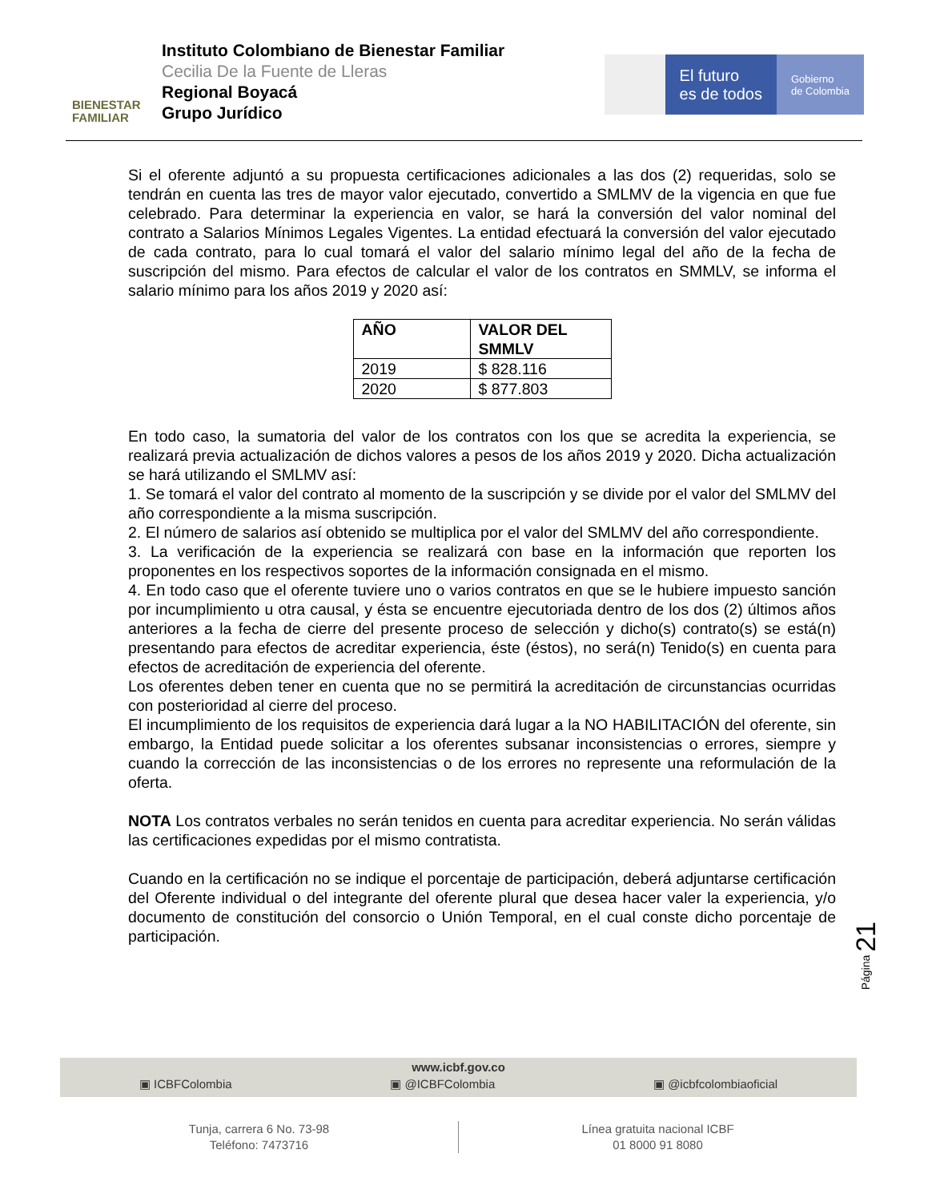BIENESTAR
FAMILIAR
Instituto Colombiano de Bienestar Familiar
Cecilia De la Fuente de Lleras
Regional Boyacá
Grupo Jurídico
El futuro
es de todos
Gobierno
de Colombia
Si el oferente adjuntó a su propuesta certificaciones adicionales a las dos (2) requeridas, solo se tendrán en cuenta las tres de mayor valor ejecutado, convertido a SMLMV de la vigencia en que fue celebrado. Para determinar la experiencia en valor, se hará la conversión del valor nominal del contrato a Salarios Mínimos Legales Vigentes. La entidad efectuará la conversión del valor ejecutado de cada contrato, para lo cual tomará el valor del salario mínimo legal del año de la fecha de suscripción del mismo. Para efectos de calcular el valor de los contratos en SMMLV, se informa el salario mínimo para los años 2019 y 2020 así:
| AÑO | VALOR DEL SMMLV |
| --- | --- |
| 2019 | $ 828.116 |
| 2020 | $ 877.803 |
En todo caso, la sumatoria del valor de los contratos con los que se acredita la experiencia, se realizará previa actualización de dichos valores a pesos de los años 2019 y 2020. Dicha actualización se hará utilizando el SMLMV así:
1. Se tomará el valor del contrato al momento de la suscripción y se divide por el valor del SMLMV del año correspondiente a la misma suscripción.
2. El número de salarios así obtenido se multiplica por el valor del SMLMV del año correspondiente.
3. La verificación de la experiencia se realizará con base en la información que reporten los proponentes en los respectivos soportes de la información consignada en el mismo.
4. En todo caso que el oferente tuviere uno o varios contratos en que se le hubiere impuesto sanción por incumplimiento u otra causal, y ésta se encuentre ejecutoriada dentro de los dos (2) últimos años anteriores a la fecha de cierre del presente proceso de selección y dicho(s) contrato(s) se está(n) presentando para efectos de acreditar experiencia, éste (éstos), no será(n) Tenido(s) en cuenta para efectos de acreditación de experiencia del oferente.
Los oferentes deben tener en cuenta que no se permitirá la acreditación de circunstancias ocurridas con posterioridad al cierre del proceso.
El incumplimiento de los requisitos de experiencia dará lugar a la NO HABILITACIÓN del oferente, sin embargo, la Entidad puede solicitar a los oferentes subsanar inconsistencias o errores, siempre y cuando la corrección de las inconsistencias o de los errores no represente una reformulación de la oferta.
NOTA Los contratos verbales no serán tenidos en cuenta para acreditar experiencia. No serán válidas las certificaciones expedidas por el mismo contratista.
Cuando en la certificación no se indique el porcentaje de participación, deberá adjuntarse certificación del Oferente individual o del integrante del oferente plural que desea hacer valer la experiencia, y/o documento de constitución del consorcio o Unión Temporal, en el cual conste dicho porcentaje de participación.
Página 21
www.icbf.gov.co
▣ ICBFColombia ▣ @ICBFColombia ▣ @icbfcolombiaoficial
Tunja, carrera 6 No. 73-98
Teléfono: 7473716
Línea gratuita nacional ICBF
01 8000 91 8080